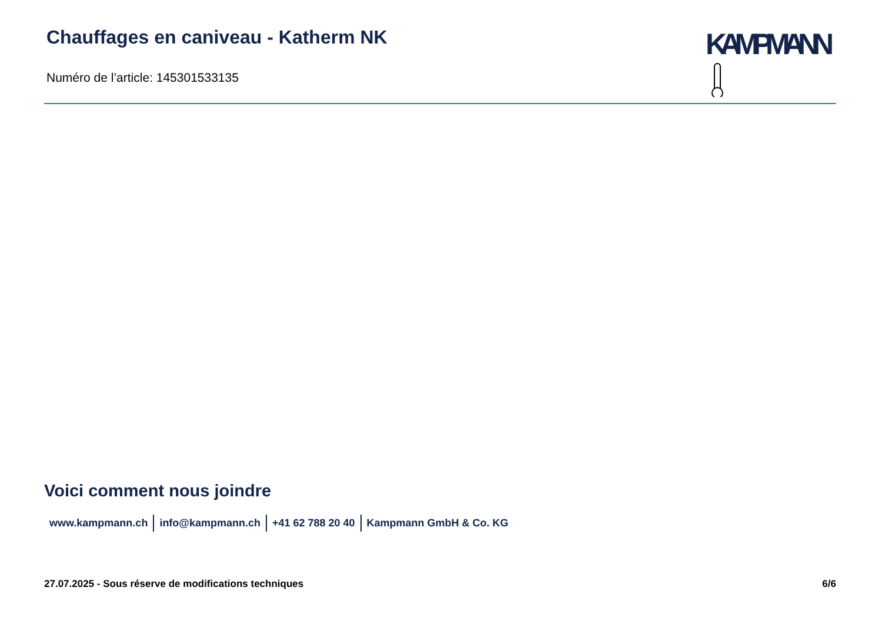Chauffages en caniveau - Katherm NK
Numéro de l’article: 145301533135
KAMPMANN
Voici comment nous joindre
www.kampmann.ch info@kampmann.ch +41 62 788 20 40 Kampmann GmbH & Co. KG
27.07.2025 - Sous réserve de modifications techniques 6/6